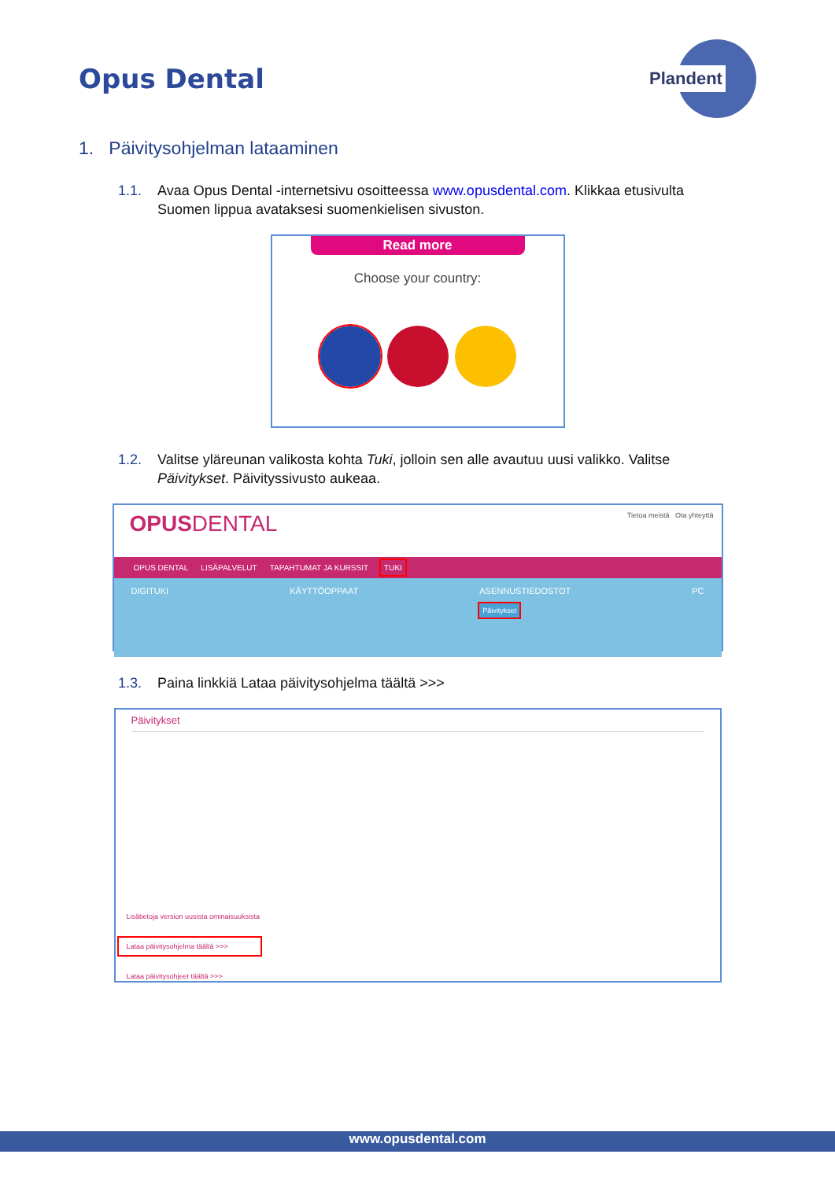Opus Dental
Plandent
1. Päivitysohjelman lataaminen
1.1. Avaa Opus Dental -internetsivu osoitteessa www.opusdental.com. Klikkaa etusivulta Suomen lippua avataksesi suomenkielisen sivuston.
Read more
Choose your country:
1.2. Valitse yläreunan valikosta kohta Tuki, jolloin sen alle avautuu uusi valikko. Valitse Päivitykset. Päivityssivusto aukeaa.
OPUSDENTAL Tietoa meistä Ota yhteyttä
OPUS DENTAL LISÄPALVELUT TAPAHTUMAT JA KURSSIT TUKI
DIGITUKI KÄYTTÖOPPAAT ASENNUSTIEDOSTOT
Päivitykset PC
1.3. Paina linkkiä Lataa päivitysohjelma täältä >>>
Päivitykset
Lisätietoja version uusista ominaisuuksista
Lataa päivitysohjelma täältä >>>
Lataa päivitysohjeet täältä >>>
www.opusdental.com